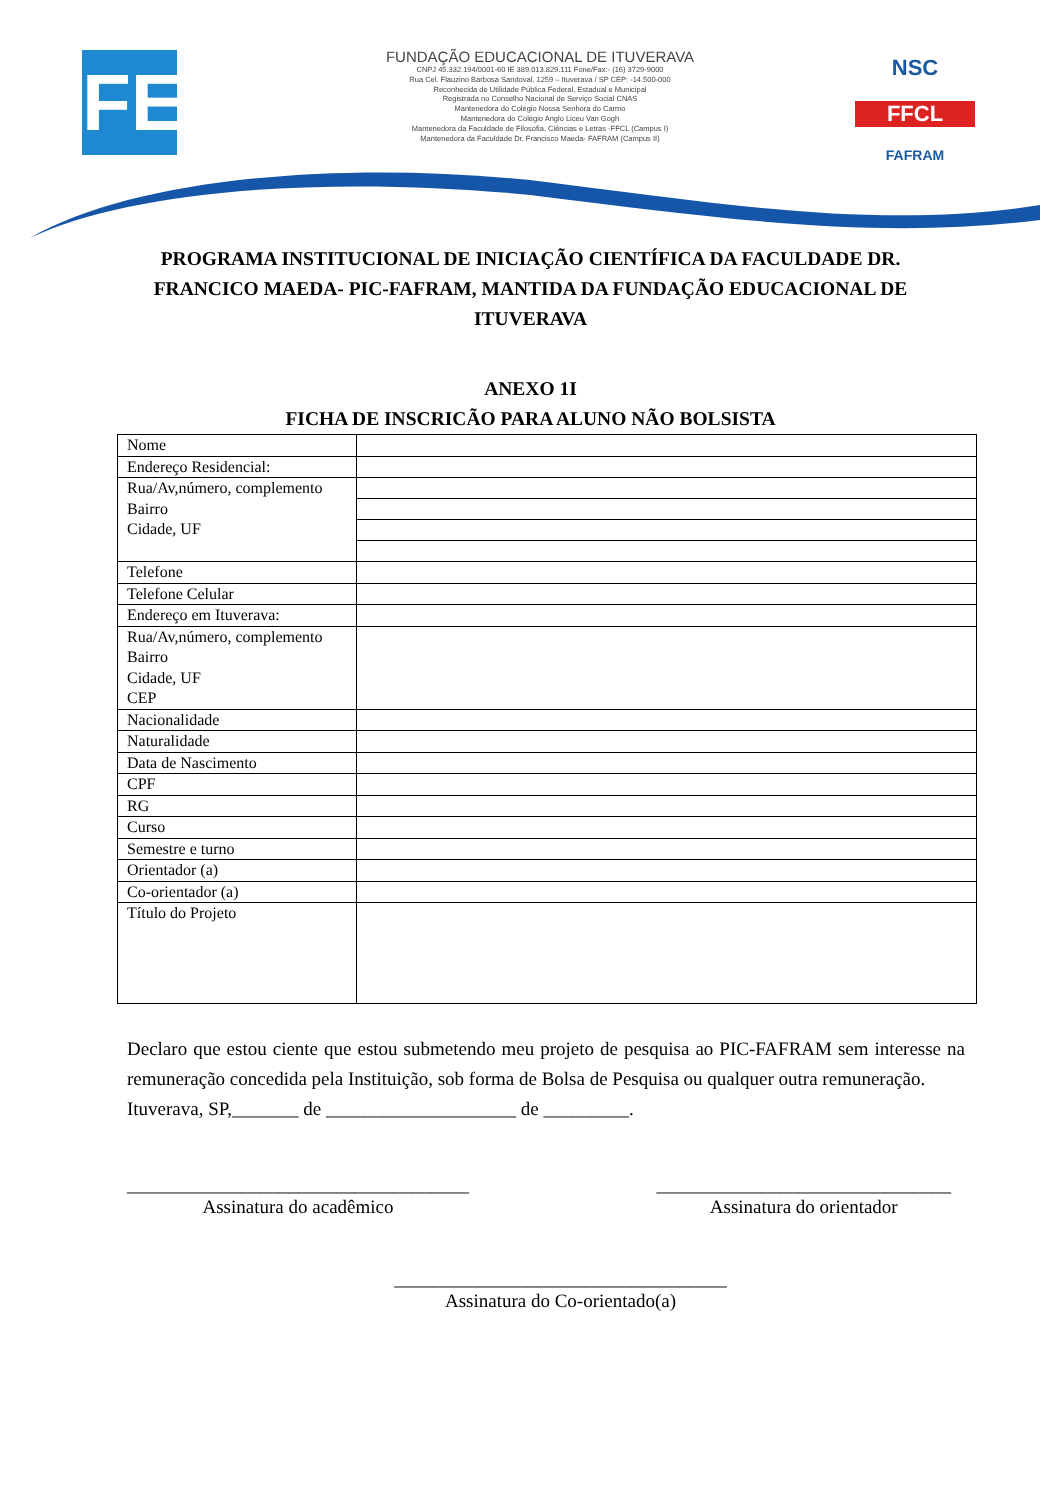FE
FUNDAÇÃO EDUCACIONAL DE ITUVERAVA
CNPJ 45.332.194/0001-60 IE 389.013.829.111 Fone/Fax:- (16) 3729-9000
Rua Cel. Flauzino Barbosa Sandoval, 1259 – Ituverava / SP CEP: -14.500-000
Reconhecida de Utilidade Pública Federal, Estadual e Municipal
Registrada no Conselho Nacional de Serviço Social CNAS
Mantenedora do Colégio Nossa Senhora do Carmo
Mantenedora do Colégio Anglo Liceu Van Gogh
Mantenedora da Faculdade de Filosofia, Ciências e Letras -FFCL (Campus I)
Mantenedora da Faculdade Dr. Francisco Maeda- FAFRAM (Campus II)
NSC
FFCL
FAFRAM
PROGRAMA INSTITUCIONAL DE INICIAÇÃO CIENTÍFICA DA FACULDADE DR. FRANCICO MAEDA- PIC-FAFRAM, MANTIDA DA FUNDAÇÃO EDUCACIONAL DE ITUVERAVA
ANEXO 1I
FICHA DE INSCRICÃO PARA ALUNO NÃO BOLSISTA
| Nome | |
| Endereço Residencial: | |
| Rua/Av,número, complemento Bairro Cidade, UF | |
| Telefone | |
| Telefone Celular | |
| Endereço em Ituverava: | |
| Rua/Av,número, complemento Bairro Cidade, UF CEP | |
| Nacionalidade | |
| Naturalidade | |
| Data de Nascimento | |
| CPF | |
| RG | |
| Curso | |
| Semestre e turno | |
| Orientador (a) | |
| Co-orientador (a) | |
| Título do Projeto | |
Declaro que estou ciente que estou submetendo meu projeto de pesquisa ao PIC-FAFRAM sem interesse na remuneração concedida pela Instituição, sob forma de Bolsa de Pesquisa ou qualquer outra remuneração.
Ituverava, SP,_______ de ____________________ de _________.
____________________________________
Assinatura do acadêmico
_______________________________
Assinatura do orientador
___________________________________
Assinatura do Co-orientado(a)